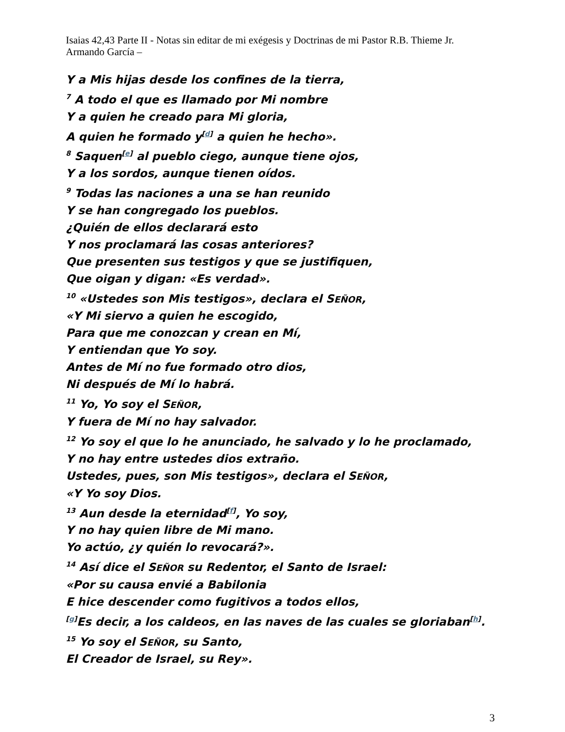Isaias 42,43 Parte II - Notas sin editar de mi exégesis y Doctrinas de mi Pastor R.B. Thieme Jr.
Armando García –
Y a Mis hijas desde los confines de la tierra,
<sup>7</sup> A todo el que es llamado por Mi nombre
Y a quien he creado para Mi gloria,
A quien he formado y<sup>[d]</sup> a quien he hecho».
<sup>8</sup> Saquen<sup>[e]</sup> al pueblo ciego, aunque tiene ojos,
Y a los sordos, aunque tienen oídos.
<sup>9</sup> Todas las naciones a una se han reunido
Y se han congregado los pueblos.
¿Quién de ellos declarará esto
Y nos proclamará las cosas anteriores?
Que presenten sus testigos y que se justifiquen,
Que oigan y digan: «Es verdad».
<sup>10</sup> «Ustedes son Mis testigos», declara el SEÑOR,
«Y Mi siervo a quien he escogido,
Para que me conozcan y crean en Mí,
Y entiendan que Yo soy.
Antes de Mí no fue formado otro dios,
Ni después de Mí lo habrá.
<sup>11</sup> Yo, Yo soy el SEÑOR,
Y fuera de Mí no hay salvador.
<sup>12</sup> Yo soy el que lo he anunciado, he salvado y lo he proclamado,
Y no hay entre ustedes dios extraño.
Ustedes, pues, son Mis testigos», declara el SEÑOR,
«Y Yo soy Dios.
<sup>13</sup> Aun desde la eternidad<sup>[f]</sup>, Yo soy,
Y no hay quien libre de Mi mano.
Yo actúo, ¿y quién lo revocará?».
<sup>14</sup> Así dice el SEÑOR su Redentor, el Santo de Israel:
«Por su causa envié a Babilonia
E hice descender como fugitivos a todos ellos,
<sup>[g]</sup> Es decir, a los caldeos, en las naves de las cuales se gloriaban<sup>[h]</sup>.
<sup>15</sup> Yo soy el SEÑOR, su Santo,
El Creador de Israel, su Rey».
3